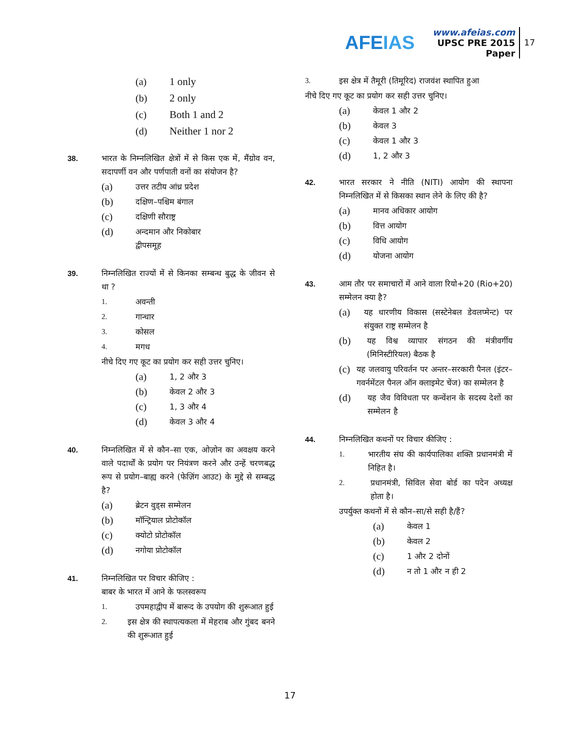AFEIAS
www.afeias.com
UPSC PRE 2015 Paper
17
(a) 1 only
(b) 2 only
(c) Both 1 and 2
(d) Neither 1 nor 2
38. भारत के निम्नलिखित क्षेत्रों में से किस एक में, मैंग्रोव वन, सदापर्णी वन और पर्णपाती वनों का संयोजन है?
(a)
उत्तर तटीय आंध्र प्रदेश
(b)
दक्षिण–पश्चिम बंगाल
(c)
दक्षिणी सौराष्ट्र
(d)
अन्दमान और निकोबार
द्वीपसमूह
39. निम्नलिखित राज्यों में से किनका सम्बन्ध बुद्ध के जीवन से था ?
1. अवन्ती
2. गान्धार
3. कोसल
4. मगध
नीचे दिए गए कूट का प्रयोग कर सही उत्तर चुनिए।
(a)
1, 2 और 3
(b)
केवल 2 और 3
(c)
1, 3 और 4
(d)
केवल 3 और 4
40. निम्नलिखित में से कौन–सा एक, ओज़ोन का अवक्षय करने वाले पदार्थों के प्रयोग पर नियंत्रण करने और उन्हें चरणबद्ध रूप से प्रयोग–बाह्य करने (फेज़िंग आउट) के मुद्दे से सम्बद्ध है?
(a)
ब्रेटन वुड्स सम्मेलन
(b)
मॉन्ट्रियाल प्रोटोकॉल
(c)
क्योटो प्रोटोकॉल
(d)
नगोया प्रोटोकॉल
41. निम्नलिखित पर विचार कीजिए :
बाबर के भारत में आने के फलस्वरूप
1. उपमहाद्वीप में बारूद के उपयोग की शुरूआत हुई
2. इस क्षेत्र की स्थापत्यकला में मेहराब और गुंबद बनने की शुरूआत हुई
3. इस क्षेत्र में तैमूरी (तिमूरिद) राजवंश स्थापित हुआ
नीचे दिए गए कूट का प्रयोग कर सही उत्तर चुनिए।
(a)
केवल 1 और 2
(b)
केवल 3
(c)
केवल 1 और 3
(d)
1, 2 और 3
42. भारत सरकार ने नीति (NITI) आयोग की स्थापना निम्नलिखित में से किसका स्थान लेने के लिए की है?
(a)
मानव अधिकार आयोग
(b)
वित्त आयोग
(c)
विधि आयोग
(d)
योजना आयोग
43. आम तौर पर समाचारों में आने वाला रियो+20 (Rio+20) सम्मेलन क्या है?
(a)
यह धारणीय विकास (सस्टेनेबल डेवलप्मेन्ट) पर संयुक्त राष्ट्र सम्मेलन है
(b)
यह विश्व व्यापार संगठन की मंत्रीवर्गीय (मिनिस्टीरियल) बैठक है
(c)
यह जलवायु परिवर्तन पर अन्तर–सरकारी पैनल (इंटर–गवर्नमेंटल पैनल ऑन क्लाइमेट चेंज) का सम्मेलन है
(d)
यह जैव विविधता पर कन्वेंशन के सदस्य देशों का सम्मेलन है
44. निम्नलिखित कथनों पर विचार कीजिए :
1. भारतीय संघ की कार्यपालिका शक्ति प्रधानमंत्री में निहित है।
2. प्रधानमंत्री, सिविल सेवा बोर्ड का पदेन अध्यक्ष होता है।
उपर्युक्त कथनों में से कौन–सा/से सही है/हैं?
(a)
केवल 1
(b)
केवल 2
(c)
1 और 2 दोनों
(d)
न तो 1 और न ही 2
17